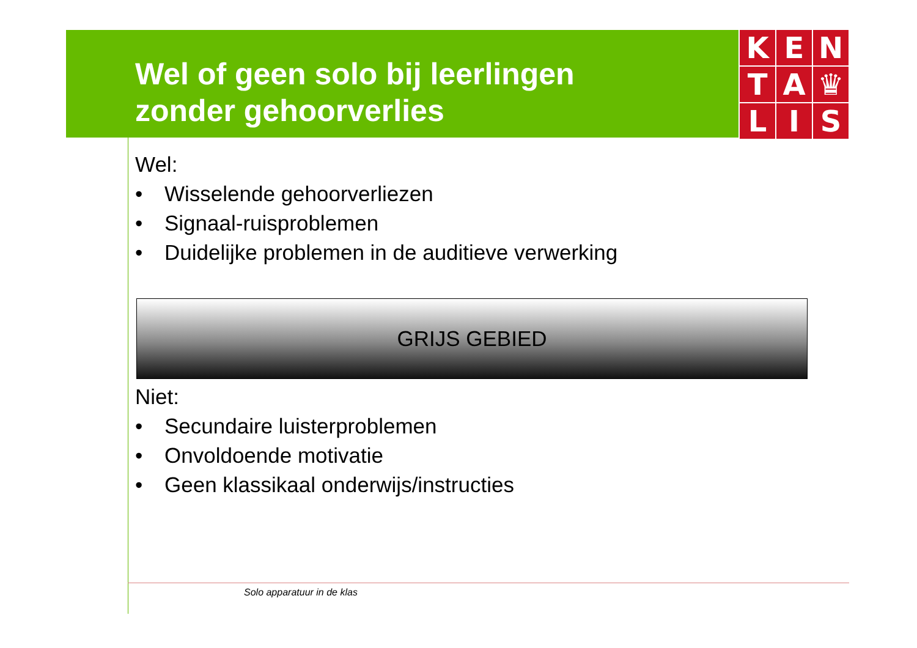Wel of geen solo bij leerlingen
zonder gehoorverlies
K
E
N
T
A
♛
L
I
S
Wel:
• Wisselende gehoorverliezen
• Signaal-ruisproblemen
• Duidelijke problemen in de auditieve verwerking
GRIJS GEBIED
Niet:
• Secundaire luisterproblemen
• Onvoldoende motivatie
• Geen klassikaal onderwijs/instructies
Solo apparatuur in de klas